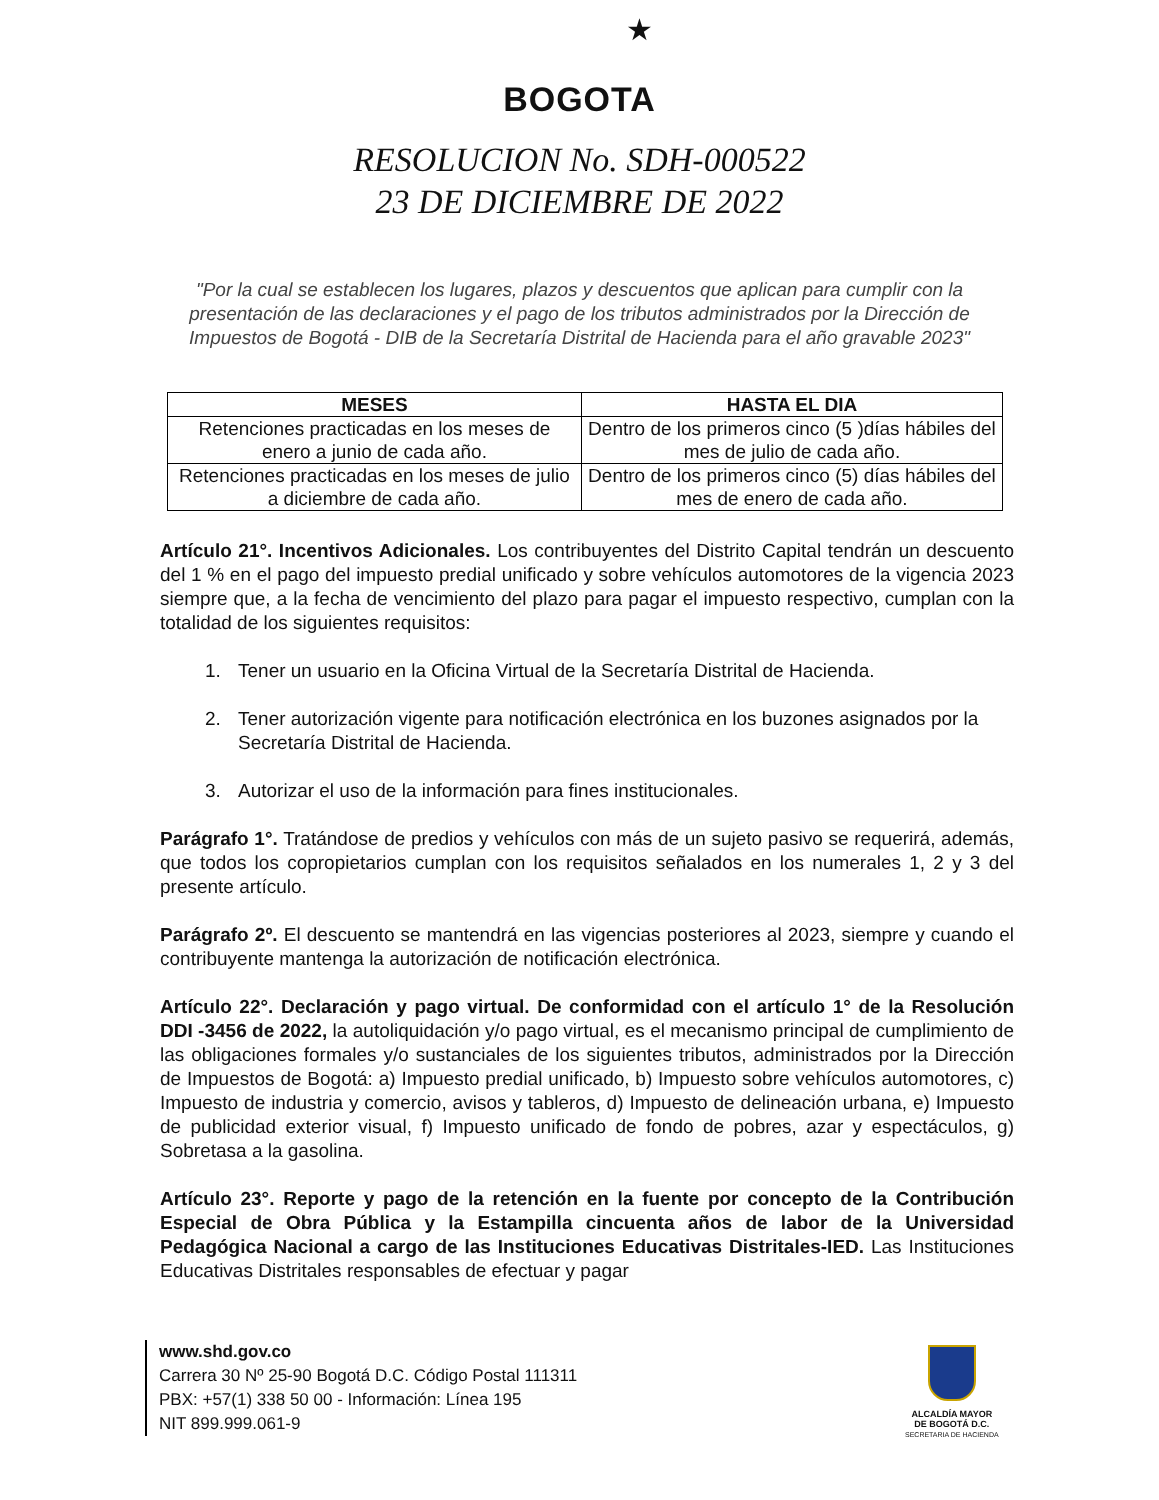★
BOGOTA
RESOLUCION No. SDH-000522
23 DE DICIEMBRE DE 2022
"Por la cual se establecen los lugares, plazos y descuentos que aplican para cumplir con la presentación de las declaraciones y el pago de los tributos administrados por la Dirección de Impuestos de Bogotá - DIB de la Secretaría Distrital de Hacienda para el año gravable 2023"
| MESES | HASTA EL DIA |
| --- | --- |
| Retenciones practicadas en los meses de enero a junio de cada año. | Dentro de los primeros cinco (5 )días hábiles del mes de julio de cada año. |
| Retenciones practicadas en los meses de julio a diciembre de cada año. | Dentro de los primeros cinco (5) días hábiles del mes de enero de cada año. |
Artículo 21°. Incentivos Adicionales. Los contribuyentes del Distrito Capital tendrán un descuento del 1 % en el pago del impuesto predial unificado y sobre vehículos automotores de la vigencia 2023 siempre que, a la fecha de vencimiento del plazo para pagar el impuesto respectivo, cumplan con la totalidad de los siguientes requisitos:
1. Tener un usuario en la Oficina Virtual de la Secretaría Distrital de Hacienda.
2. Tener autorización vigente para notificación electrónica en los buzones asignados por la Secretaría Distrital de Hacienda.
3. Autorizar el uso de la información para fines institucionales.
Parágrafo 1°. Tratándose de predios y vehículos con más de un sujeto pasivo se requerirá, además, que todos los copropietarios cumplan con los requisitos señalados en los numerales 1, 2 y 3 del presente artículo.
Parágrafo 2º. El descuento se mantendrá en las vigencias posteriores al 2023, siempre y cuando el contribuyente mantenga la autorización de notificación electrónica.
Artículo 22°. Declaración y pago virtual. De conformidad con el artículo 1° de la Resolución DDI -3456 de 2022, la autoliquidación y/o pago virtual, es el mecanismo principal de cumplimiento de las obligaciones formales y/o sustanciales de los siguientes tributos, administrados por la Dirección de Impuestos de Bogotá: a) Impuesto predial unificado, b) Impuesto sobre vehículos automotores, c) Impuesto de industria y comercio, avisos y tableros, d) Impuesto de delineación urbana, e) Impuesto de publicidad exterior visual, f) Impuesto unificado de fondo de pobres, azar y espectáculos, g) Sobretasa a la gasolina.
Artículo 23°. Reporte y pago de la retención en la fuente por concepto de la Contribución Especial de Obra Pública y la Estampilla cincuenta años de labor de la Universidad Pedagógica Nacional a cargo de las Instituciones Educativas Distritales-IED. Las Instituciones Educativas Distritales responsables de efectuar y pagar
www.shd.gov.co
Carrera 30 Nº 25-90 Bogotá D.C. Código Postal 111311
PBX: +57(1) 338 50 00 - Información: Línea 195
NIT 899.999.061-9
ALCALDÍA MAYOR
DE BOGOTÁ D.C.
SECRETARIA DE HACIENDA